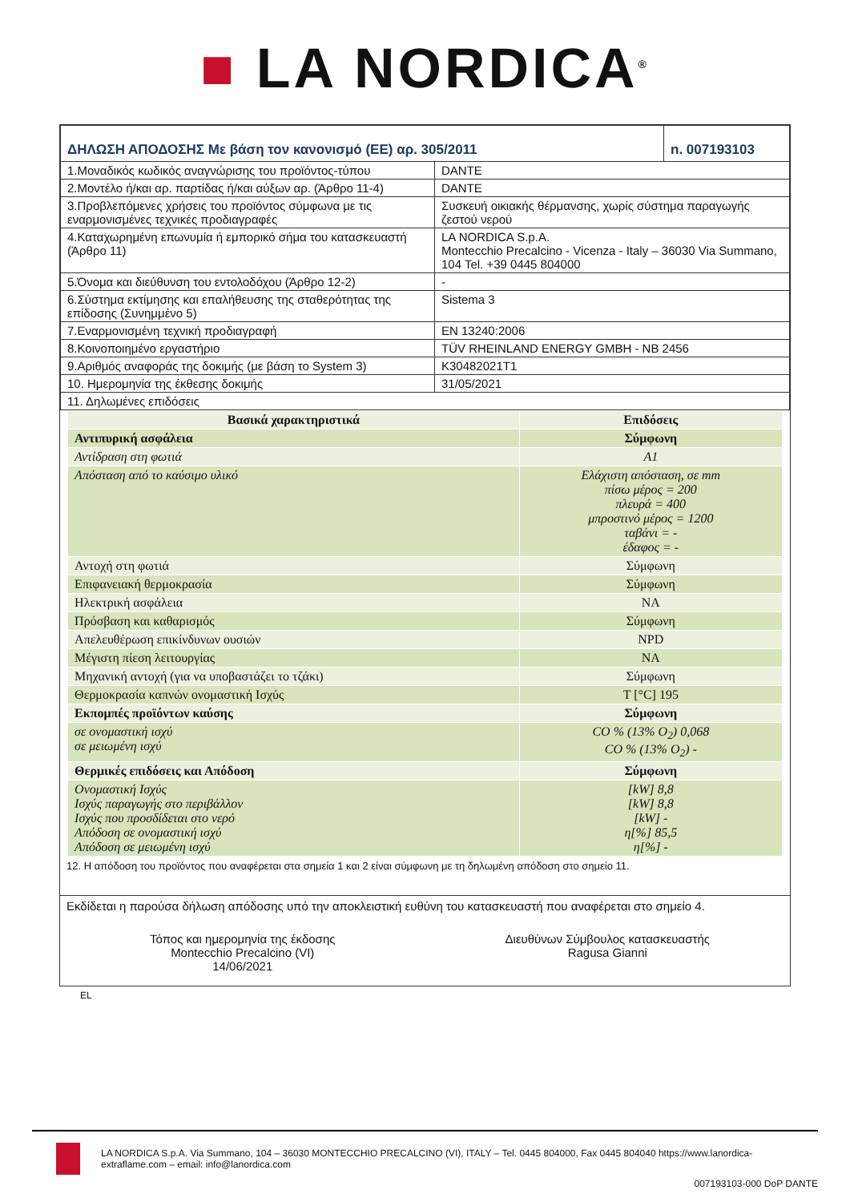■ LA NORDICA<sup>®</sup>
| ΔΗΛΩΣΗ ΑΠΟΔΟΣΗΣ Με βάση τον κανονισμό (ΕΕ) αρ. 305/2011 | | n. 007193103 |
| 1.Μοναδικός κωδικός αναγνώρισης του προϊόντος-τύπου | DANTE | |
| 2.Μοντέλο ή/και αρ. παρτίδας ή/και αύξων αρ. (Άρθρο 11-4) | DANTE | |
| 3.Προβλεπόμενες χρήσεις του προϊόντος σύμφωνα με τις εναρμονισμένες τεχνικές προδιαγραφές | Συσκευή οικιακής θέρμανσης, χωρίς σύστημα παραγωγής ζεστού νερού | |
| 4.Καταχωρημένη επωνυμία ή εμπορικό σήμα του κατασκευαστή (Άρθρο 11) | LA NORDICA S.p.A. Montecchio Precalcino - Vicenza - Italy – 36030 Via Summano, 104 Tel. +39 0445 804000 | |
| 5.Όνομα και διεύθυνση του εντολοδόχου (Άρθρο 12-2) | - | |
| 6.Σύστημα εκτίμησης και επαλήθευσης της σταθερότητας της επίδοσης (Συνημμένο 5) | Sistema 3 | |
| 7.Εναρμονισμένη τεχνική προδιαγραφή | EN 13240:2006 | |
| 8.Κοινοποιημένο εργαστήριο | TÜV RHEINLAND ENERGY GMBH - NB 2456 | |
| 9.Αριθμός αναφοράς της δοκιμής (με βάση το System 3) | K30482021T1 | |
| 10. Ημερομηνία της έκθεσης δοκιμής | 31/05/2021 | |
| 11. Δηλωμένες επιδόσεις | | |
| Βασικά χαρακτηριστικά | Επιδόσεις |
| --- | --- |
| Αντιπυρική ασφάλεια | Σύμφωνη |
| Αντίδραση στη φωτιά | A1 |
| Απόσταση από το καύσιμο υλικό | Ελάχιστη απόσταση, σε mm πίσω μέρος = 200 πλευρά = 400 μπροστινό μέρος = 1200 ταβάνι = - έδαφος = - |
| Αντοχή στη φωτιά | Σύμφωνη |
| Επιφανειακή θερμοκρασία | Σύμφωνη |
| Ηλεκτρική ασφάλεια | NA |
| Πρόσβαση και καθαρισμός | Σύμφωνη |
| Απελευθέρωση επικίνδυνων ουσιών | NPD |
| Μέγιστη πίεση λειτουργίας | NA |
| Μηχανική αντοχή (για να υποβαστάζει το τζάκι) | Σύμφωνη |
| Θερμοκρασία καπνών ονομαστική Ισχύς | T [°C] 195 |
| Εκπομπές προϊόντων καύσης | Σύμφωνη |
| σε ονομαστική ισχύ σε μειωμένη ισχύ | CO % (13% O<sub>2</sub>) 0,068 CO % (13% O<sub>2</sub>) - |
| Θερμικές επιδόσεις και Απόδοση | Σύμφωνη |
| Ονομαστική Ισχύς Ισχύς παραγωγής στο περιβάλλον Ισχύς που προσδίδεται στο νερό Απόδοση σε ονομαστική ισχύ Απόδοση σε μειωμένη ισχύ | [kW] 8,8 [kW] 8,8 [kW] - η[%] 85,5 η[%] - |
12. Η απόδοση του προϊόντος που αναφέρεται στα σημεία 1 και 2 είναι σύμφωνη με τη δηλωμένη απόδοση στο σημείο 11.
Εκδίδεται η παρούσα δήλωση απόδοσης υπό την αποκλειστική ευθύνη του κατασκευαστή που αναφέρεται στο σημείο 4.
Τόπος και ημερομηνία της έκδοσης
Montecchio Precalcino (VI)
14/06/2021
Διευθύνων Σύμβουλος κατασκευαστής
Ragusa Gianni
EL
LA NORDICA S.p.A. Via Summano, 104 – 36030 MONTECCHIO PRECALCINO (VI), ITALY – Tel. 0445 804000, Fax 0445 804040 https://www.lanordica-extraflame.com – email: info@lanordica.com
007193103-000 DoP DANTE